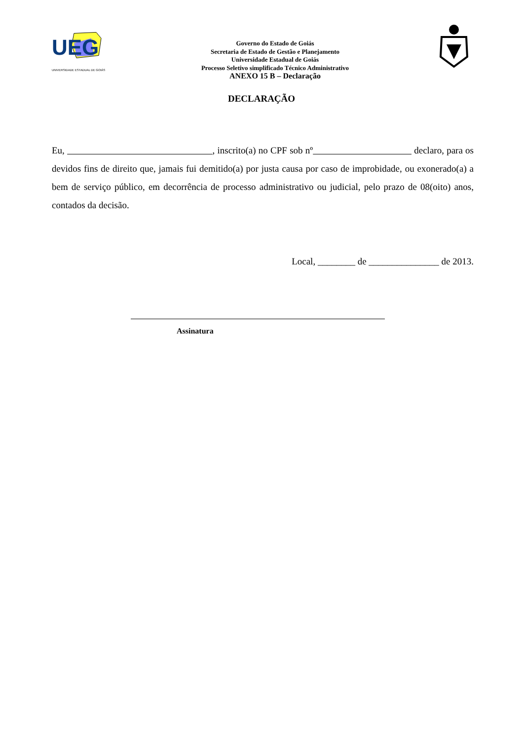UEG
UNIVERSIDADE ESTADUAL DE GOIÁS
Governo do Estado de Goiás
Secretaria de Estado de Gestão e Planejamento
Universidade Estadual de Goiás
Processo Seletivo simplificado Técnico Administrativo
ANEXO 15 B – Declaração
DECLARAÇÃO
Eu, , inscrito(a) no CPF sob nº declaro, para os devidos fins de direito que, jamais fui demitido(a) por justa causa por caso de improbidade, ou exonerado(a) a bem de serviço público, em decorrência de processo administrativo ou judicial, pelo prazo de 08(oito) anos, contados da decisão.
Local, ________ de _______________ de 2013.
Assinatura